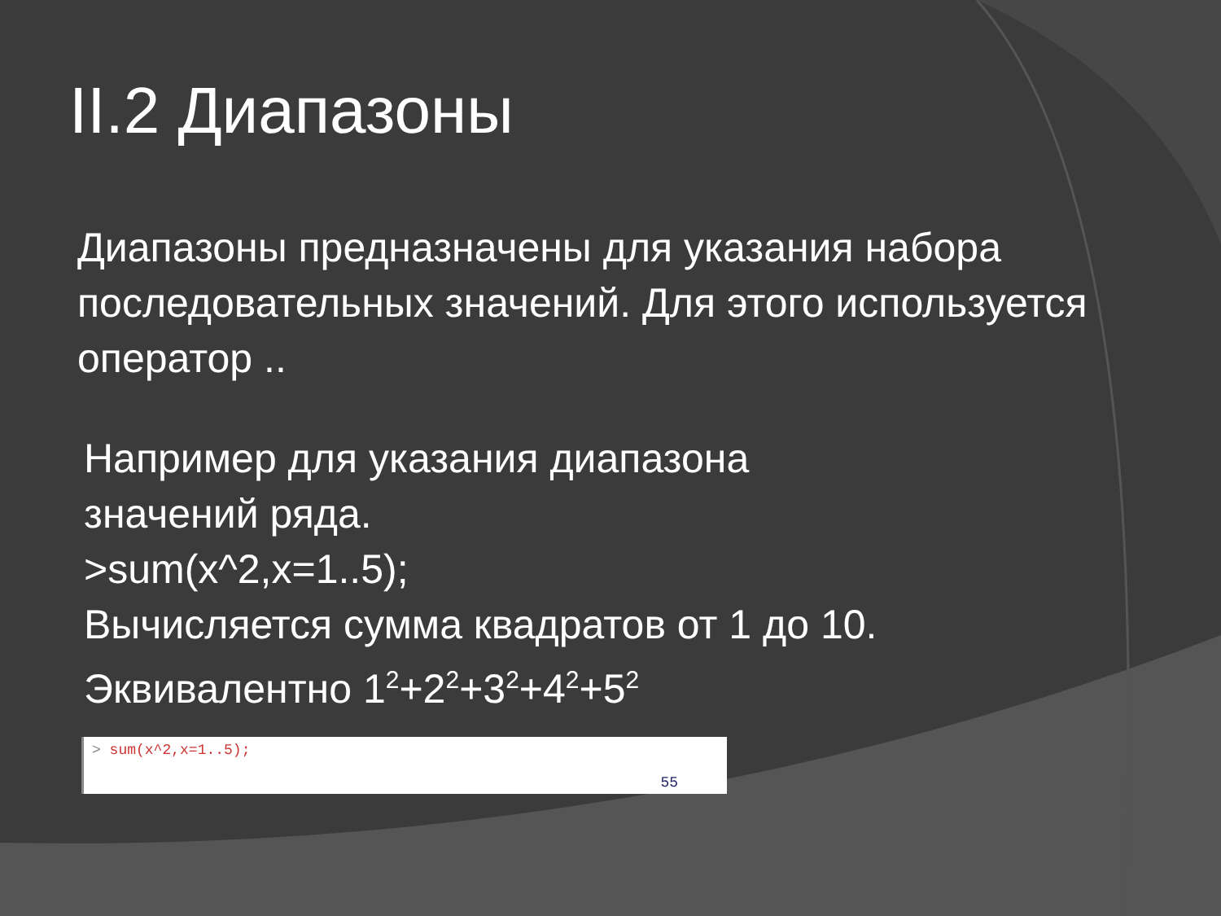II.2 Диапазоны
Диапазоны предназначены для указания набора последовательных значений. Для этого используется оператор ..
Например для указания диапазона
значений ряда.
>sum(x^2,x=1..5);
Вычисляется сумма квадратов от 1 до 10.
Эквивалентно 1<sup>2</sup>+2<sup>2</sup>+3<sup>2</sup>+4<sup>2</sup>+5<sup>2</sup>
> sum(x^2,x=1..5);
55